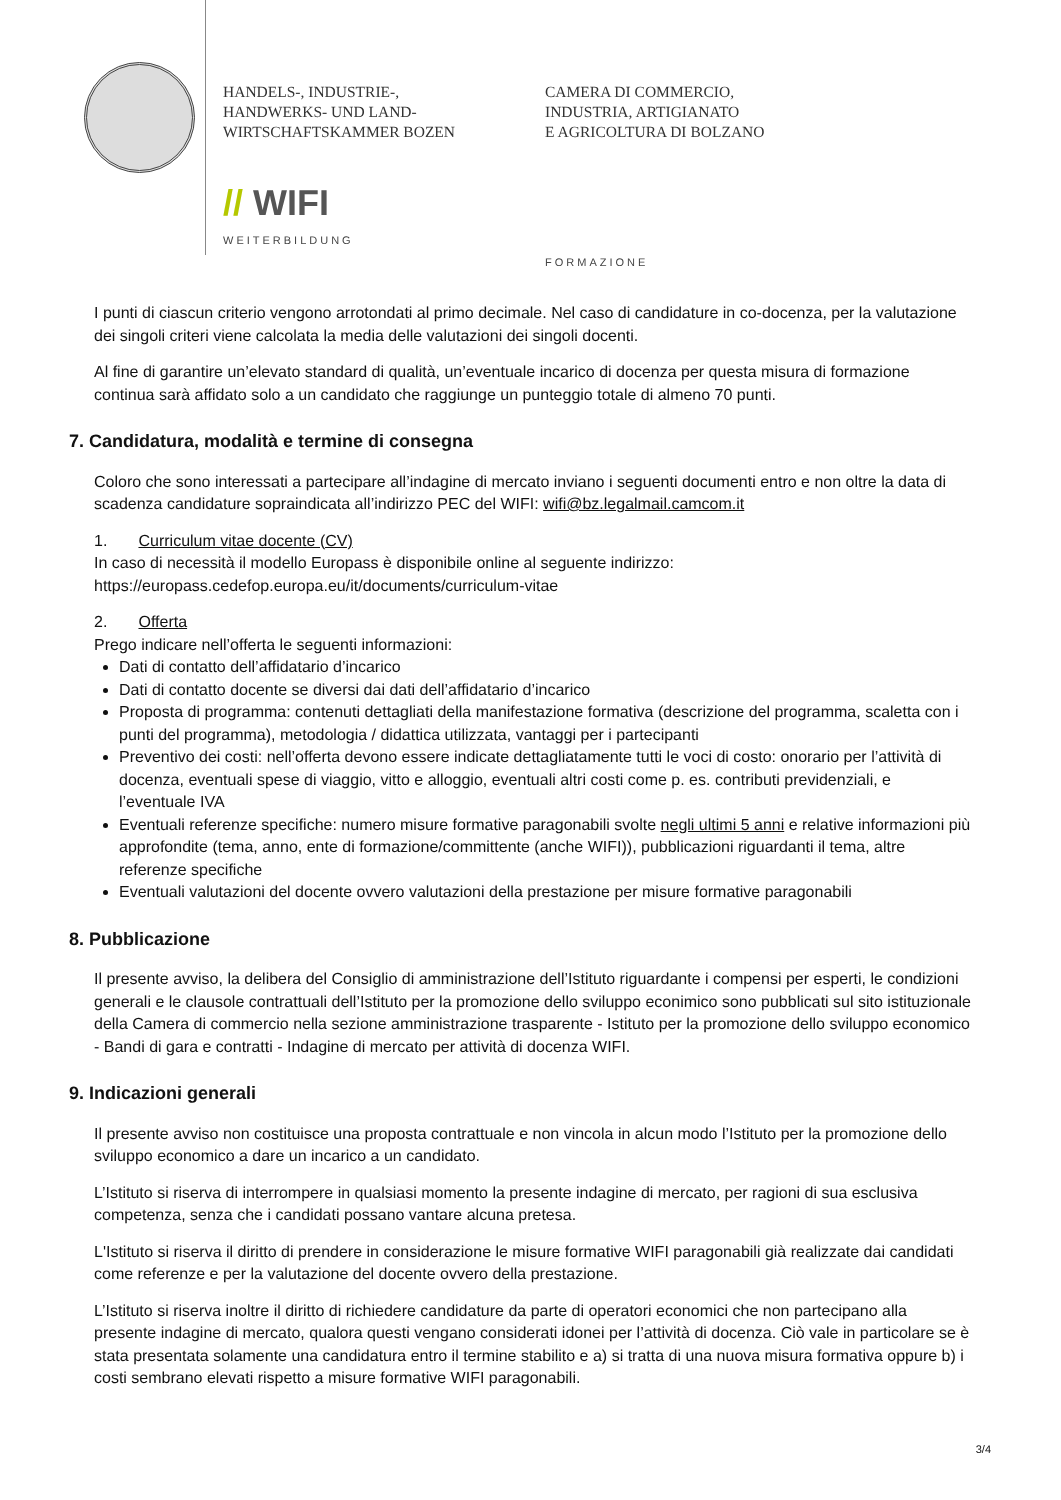HANDELS-, INDUSTRIE-,
HANDWERKS- UND LAND-
WIRTSCHAFTSKAMMER BOZEN
// WIFI
WEITERBILDUNG
CAMERA DI COMMERCIO,
INDUSTRIA, ARTIGIANATO
E AGRICOLTURA DI BOLZANO
FORMAZIONE
I punti di ciascun criterio vengono arrotondati al primo decimale. Nel caso di candidature in co-docenza, per la valutazione dei singoli criteri viene calcolata la media delle valutazioni dei singoli docenti.
Al fine di garantire un’elevato standard di qualità, un’eventuale incarico di docenza per questa misura di formazione continua sarà affidato solo a un candidato che raggiunge un punteggio totale di almeno 70 punti.
7. Candidatura, modalità e termine di consegna
Coloro che sono interessati a partecipare all’indagine di mercato inviano i seguenti documenti entro e non oltre la data di scadenza candidature sopraindicata all’indirizzo PEC del WIFI: wifi@bz.legalmail.camcom.it
1. Curriculum vitae docente (CV)
In caso di necessità il modello Europass è disponibile online al seguente indirizzo:
https://europass.cedefop.europa.eu/it/documents/curriculum-vitae
2. Offerta
Prego indicare nell’offerta le seguenti informazioni:
Dati di contatto dell’affidatario d’incarico
Dati di contatto docente se diversi dai dati dell’affidatario d’incarico
Proposta di programma: contenuti dettagliati della manifestazione formativa (descrizione del programma, scaletta con i punti del programma), metodologia / didattica utilizzata, vantaggi per i partecipanti
Preventivo dei costi: nell’offerta devono essere indicate dettagliatamente tutti le voci di costo: onorario per l’attività di docenza, eventuali spese di viaggio, vitto e alloggio, eventuali altri costi come p. es. contributi previdenziali, e l’eventuale IVA
Eventuali referenze specifiche: numero misure formative paragonabili svolte negli ultimi 5 anni e relative informazioni più approfondite (tema, anno, ente di formazione/committente (anche WIFI)), pubblicazioni riguardanti il tema, altre referenze specifiche
Eventuali valutazioni del docente ovvero valutazioni della prestazione per misure formative paragonabili
8. Pubblicazione
Il presente avviso, la delibera del Consiglio di amministrazione dell’Istituto riguardante i compensi per esperti, le condizioni generali e le clausole contrattuali dell’Istituto per la promozione dello sviluppo econimico sono pubblicati sul sito istituzionale della Camera di commercio nella sezione amministrazione trasparente - Istituto per la promozione dello sviluppo economico - Bandi di gara e contratti - Indagine di mercato per attività di docenza WIFI.
9. Indicazioni generali
Il presente avviso non costituisce una proposta contrattuale e non vincola in alcun modo l’Istituto per la promozione dello sviluppo economico a dare un incarico a un candidato.
L’Istituto si riserva di interrompere in qualsiasi momento la presente indagine di mercato, per ragioni di sua esclusiva competenza, senza che i candidati possano vantare alcuna pretesa.
L'Istituto si riserva il diritto di prendere in considerazione le misure formative WIFI paragonabili già realizzate dai candidati come referenze e per la valutazione del docente ovvero della prestazione.
L’Istituto si riserva inoltre il diritto di richiedere candidature da parte di operatori economici che non partecipano alla presente indagine di mercato, qualora questi vengano considerati idonei per l’attività di docenza. Ciò vale in particolare se è stata presentata solamente una candidatura entro il termine stabilito e a) si tratta di una nuova misura formativa oppure b) i costi sembrano elevati rispetto a misure formative WIFI paragonabili.
3/4